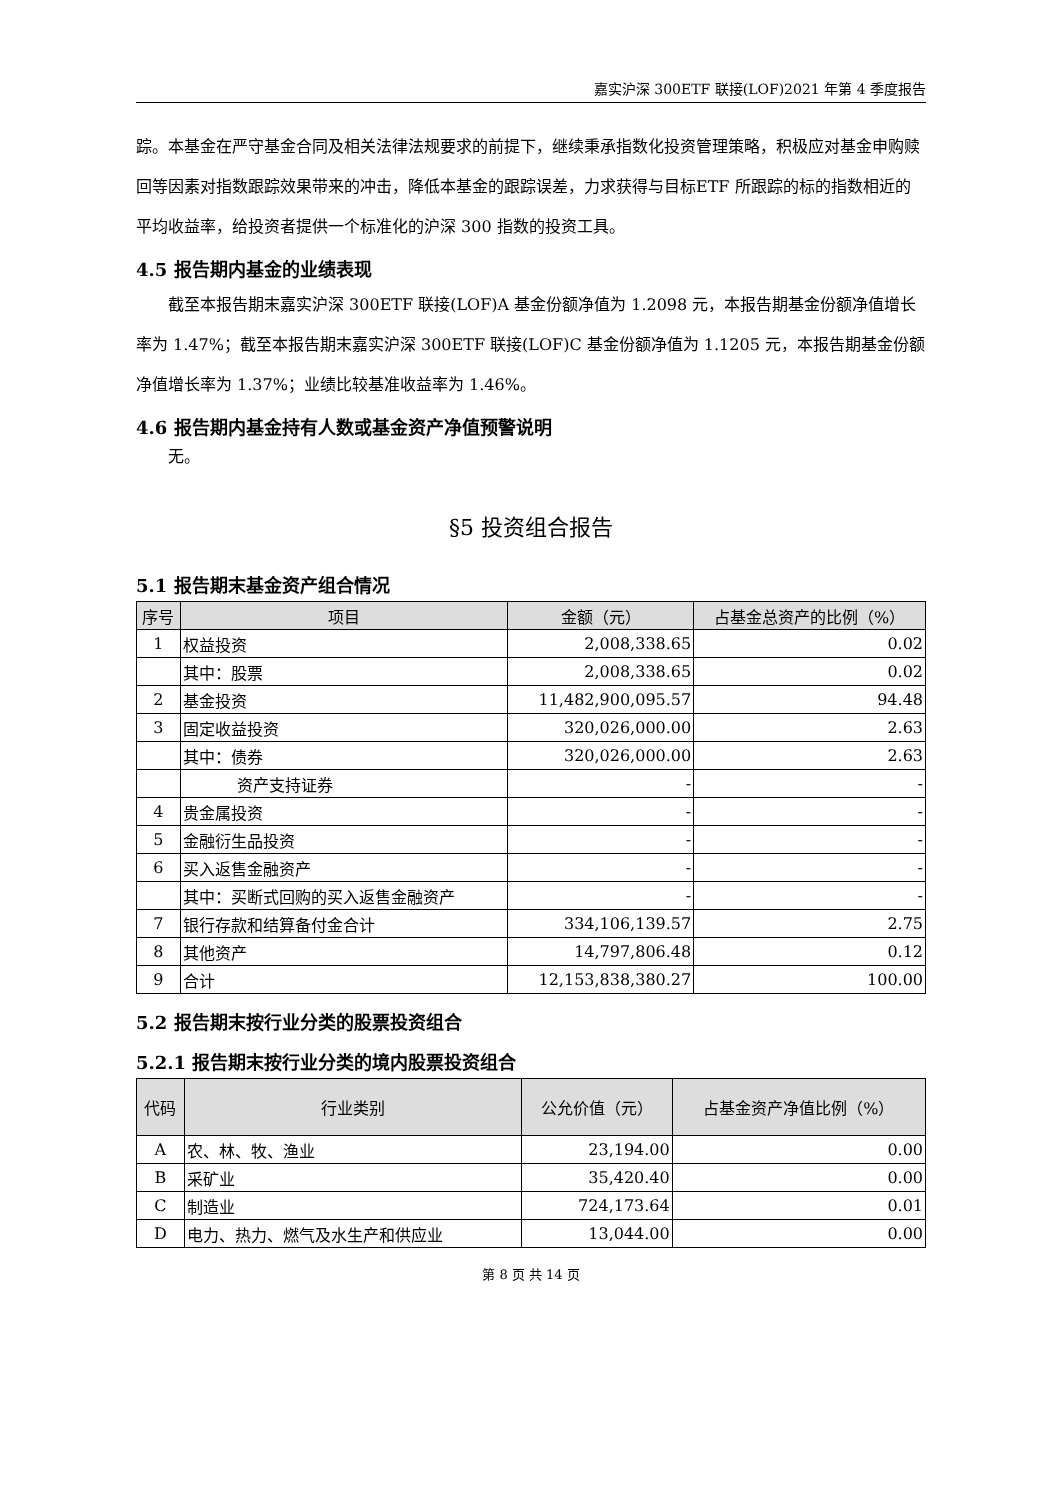嘉实沪深 300ETF 联接(LOF)2021 年第 4 季度报告
踪。本基金在严守基金合同及相关法律法规要求的前提下，继续秉承指数化投资管理策略，积极应对基金申购赎回等因素对指数跟踪效果带来的冲击，降低本基金的跟踪误差，力求获得与目标ETF 所跟踪的标的指数相近的平均收益率，给投资者提供一个标准化的沪深 300 指数的投资工具。
4.5 报告期内基金的业绩表现
截至本报告期末嘉实沪深 300ETF 联接(LOF)A 基金份额净值为 1.2098 元，本报告期基金份额净值增长率为 1.47%；截至本报告期末嘉实沪深 300ETF 联接(LOF)C 基金份额净值为 1.1205 元，本报告期基金份额净值增长率为 1.37%；业绩比较基准收益率为 1.46%。
4.6 报告期内基金持有人数或基金资产净值预警说明
无。
§5 投资组合报告
5.1 报告期末基金资产组合情况
| 序号 | 项目 | 金额（元） | 占基金总资产的比例（%） |
| --- | --- | --- | --- |
| 1 | 权益投资 | 2,008,338.65 | 0.02 |
| | 其中：股票 | 2,008,338.65 | 0.02 |
| 2 | 基金投资 | 11,482,900,095.57 | 94.48 |
| 3 | 固定收益投资 | 320,026,000.00 | 2.63 |
| | 其中：债券 | 320,026,000.00 | 2.63 |
| | 资产支持证券 | - | - |
| 4 | 贵金属投资 | - | - |
| 5 | 金融衍生品投资 | - | - |
| 6 | 买入返售金融资产 | - | - |
| | 其中：买断式回购的买入返售金融资产 | - | - |
| 7 | 银行存款和结算备付金合计 | 334,106,139.57 | 2.75 |
| 8 | 其他资产 | 14,797,806.48 | 0.12 |
| 9 | 合计 | 12,153,838,380.27 | 100.00 |
5.2 报告期末按行业分类的股票投资组合
5.2.1 报告期末按行业分类的境内股票投资组合
| 代码 | 行业类别 | 公允价值（元） | 占基金资产净值比例（%） |
| --- | --- | --- | --- |
| A | 农、林、牧、渔业 | 23,194.00 | 0.00 |
| B | 采矿业 | 35,420.40 | 0.00 |
| C | 制造业 | 724,173.64 | 0.01 |
| D | 电力、热力、燃气及水生产和供应业 | 13,044.00 | 0.00 |
第 8 页 共 14 页